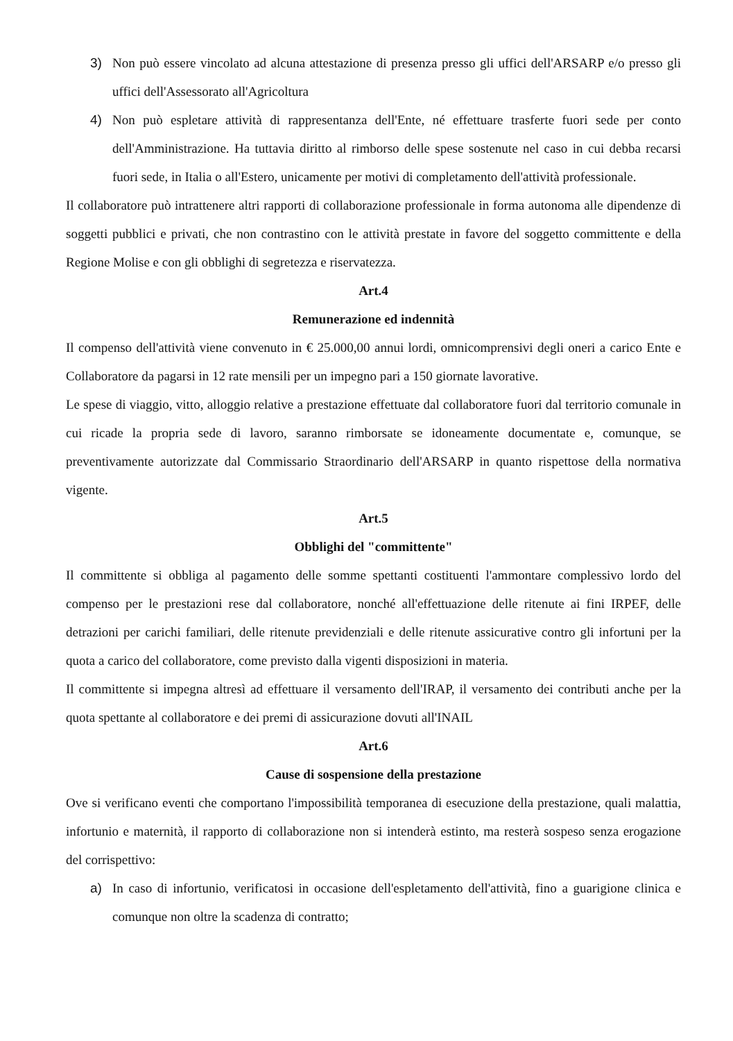3) Non può essere vincolato ad alcuna attestazione di presenza presso gli uffici dell'ARSARP e/o presso gli uffici dell'Assessorato all'Agricoltura
4) Non può espletare attività di rappresentanza dell'Ente, né effettuare trasferte fuori sede per conto dell'Amministrazione. Ha tuttavia diritto al rimborso delle spese sostenute nel caso in cui debba recarsi fuori sede, in Italia o all'Estero, unicamente per motivi di completamento dell'attività professionale.
Il collaboratore può intrattenere altri rapporti di collaborazione professionale in forma autonoma alle dipendenze di soggetti pubblici e privati, che non contrastino con le attività prestate in favore del soggetto committente e della Regione Molise e con gli obblighi di segretezza e riservatezza.
Art.4
Remunerazione ed indennità
Il compenso dell'attività viene convenuto in € 25.000,00 annui lordi, omnicomprensivi degli oneri a carico Ente e Collaboratore da pagarsi in 12 rate mensili per un impegno pari a 150 giornate lavorative.
Le spese di viaggio, vitto, alloggio relative a prestazione effettuate dal collaboratore fuori dal territorio comunale in cui ricade la propria sede di lavoro, saranno rimborsate se idoneamente documentate e, comunque, se preventivamente autorizzate dal Commissario Straordinario dell'ARSARP in quanto rispettose della normativa vigente.
Art.5
Obblighi del "committente"
Il committente si obbliga al pagamento delle somme spettanti costituenti l'ammontare complessivo lordo del compenso per le prestazioni rese dal collaboratore, nonché all'effettuazione delle ritenute ai fini IRPEF, delle detrazioni per carichi familiari, delle ritenute previdenziali e delle ritenute assicurative contro gli infortuni per la quota a carico del collaboratore, come previsto dalla vigenti disposizioni in materia.
Il committente si impegna altresì ad effettuare il versamento dell'IRAP, il versamento dei contributi anche per la quota spettante al collaboratore e dei premi di assicurazione dovuti all'INAIL
Art.6
Cause di sospensione della prestazione
Ove si verificano eventi che comportano l'impossibilità temporanea di esecuzione della prestazione, quali malattia, infortunio e maternità, il rapporto di collaborazione non si intenderà estinto, ma resterà sospeso senza erogazione del corrispettivo:
a) In caso di infortunio, verificatosi in occasione dell'espletamento dell'attività, fino a guarigione clinica e comunque non oltre la scadenza di contratto;